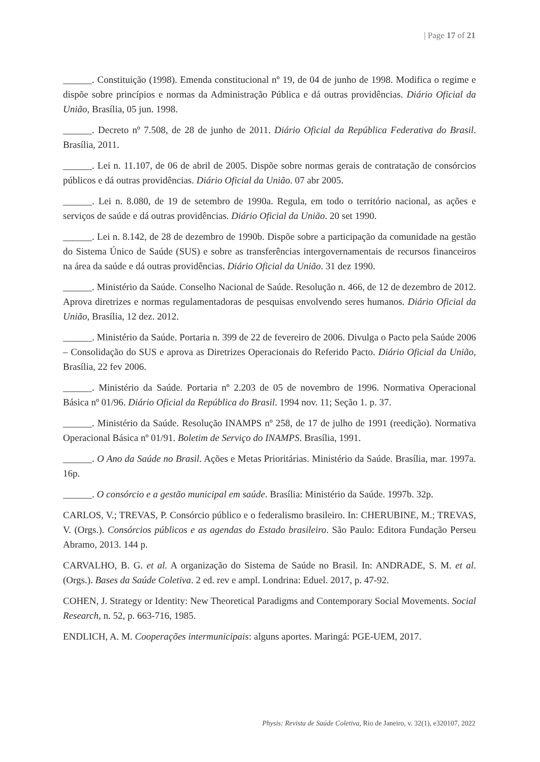| Page 17 of 21
______. Constituição (1998). Emenda constitucional nº 19, de 04 de junho de 1998. Modifica o regime e dispõe sobre princípios e normas da Administração Pública e dá outras providências. Diário Oficial da União, Brasília, 05 jun. 1998.
______. Decreto nº 7.508, de 28 de junho de 2011. Diário Oficial da República Federativa do Brasil. Brasília, 2011.
______. Lei n. 11.107, de 06 de abril de 2005. Dispõe sobre normas gerais de contratação de consórcios públicos e dá outras providências. Diário Oficial da União. 07 abr 2005.
______. Lei n. 8.080, de 19 de setembro de 1990a. Regula, em todo o território nacional, as ações e serviços de saúde e dá outras providências. Diário Oficial da União. 20 set 1990.
______. Lei n. 8.142, de 28 de dezembro de 1990b. Dispõe sobre a participação da comunidade na gestão do Sistema Único de Saúde (SUS) e sobre as transferências intergovernamentais de recursos financeiros na área da saúde e dá outras providências. Diário Oficial da União. 31 dez 1990.
______. Ministério da Saúde. Conselho Nacional de Saúde. Resolução n. 466, de 12 de dezembro de 2012. Aprova diretrizes e normas regulamentadoras de pesquisas envolvendo seres humanos. Diário Oficial da União, Brasília, 12 dez. 2012.
______. Ministério da Saúde. Portaria n. 399 de 22 de fevereiro de 2006. Divulga o Pacto pela Saúde 2006 – Consolidação do SUS e aprova as Diretrizes Operacionais do Referido Pacto. Diário Oficial da União, Brasília, 22 fev 2006.
______. Ministério da Saúde. Portaria nº 2.203 de 05 de novembro de 1996. Normativa Operacional Básica nº 01/96. Diário Oficial da República do Brasil. 1994 nov. 11; Seção 1. p. 37.
______. Ministério da Saúde. Resolução INAMPS nº 258, de 17 de julho de 1991 (reedição). Normativa Operacional Básica nº 01/91. Boletim de Serviço do INAMPS. Brasília, 1991.
______. O Ano da Saúde no Brasil. Ações e Metas Prioritárias. Ministério da Saúde. Brasília, mar. 1997a. 16p.
______. O consórcio e a gestão municipal em saúde. Brasília: Ministério da Saúde. 1997b. 32p.
CARLOS, V.; TREVAS, P. Consórcio público e o federalismo brasileiro. In: CHERUBINE, M.; TREVAS, V. (Orgs.). Consórcios públicos e as agendas do Estado brasileiro. São Paulo: Editora Fundação Perseu Abramo, 2013. 144 p.
CARVALHO, B. G. et al. A organização do Sistema de Saúde no Brasil. In: ANDRADE, S. M. et al. (Orgs.). Bases da Saúde Coletiva. 2 ed. rev e ampl. Londrina: Eduel. 2017, p. 47-92.
COHEN, J. Strategy or Identity: New Theoretical Paradigms and Contemporary Social Movements. Social Research, n. 52, p. 663-716, 1985.
ENDLICH, A. M. Cooperações intermunicipais: alguns aportes. Maringá: PGE-UEM, 2017.
Physis: Revista de Saúde Coletiva, Rio de Janeiro, v. 32(1), e320107, 2022